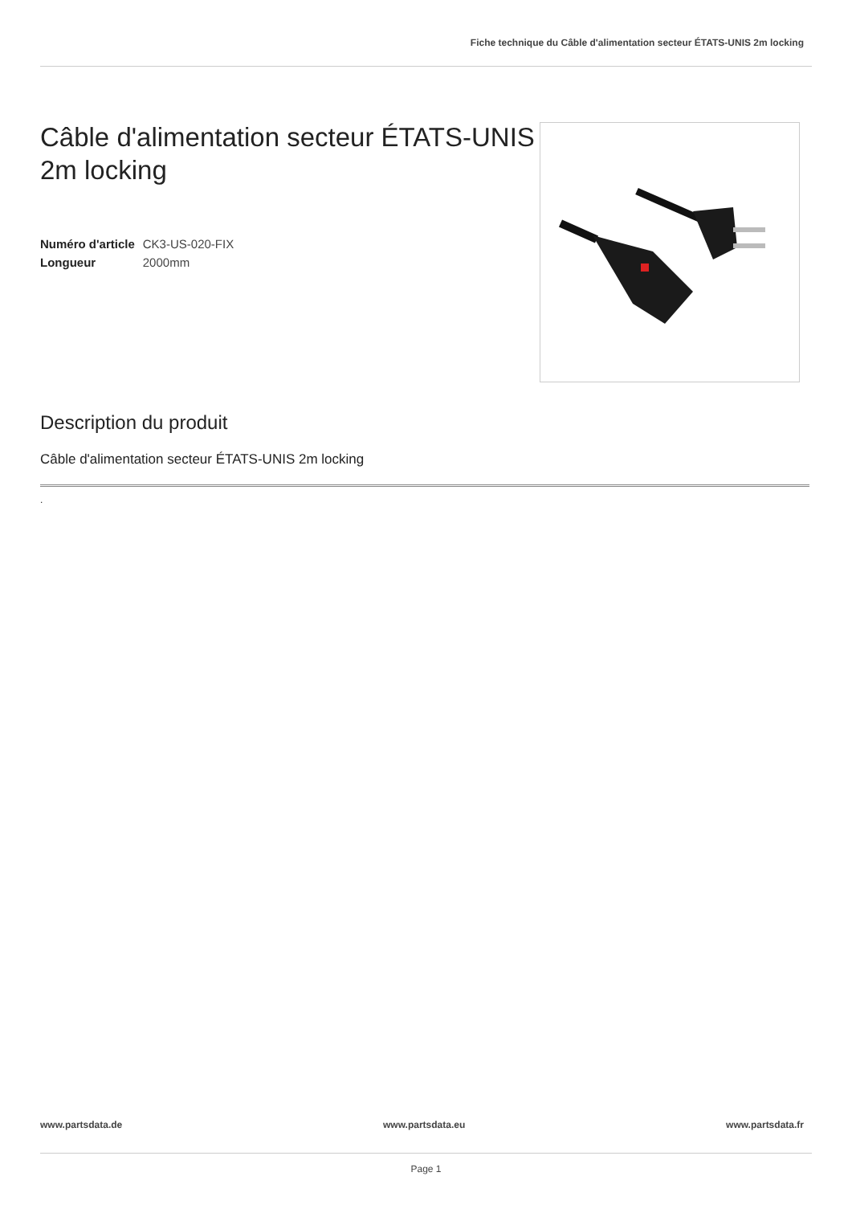Fiche technique du Câble d'alimentation secteur ÉTATS-UNIS 2m locking
Câble d'alimentation secteur ÉTATS-UNIS 2m locking
| Numéro d'article | CK3-US-020-FIX |
| Longueur | 2000mm |
Description du produit
Câble d'alimentation secteur ÉTATS-UNIS 2m locking
.
www.partsdata.de www.partsdata.eu www.partsdata.fr
Page 1